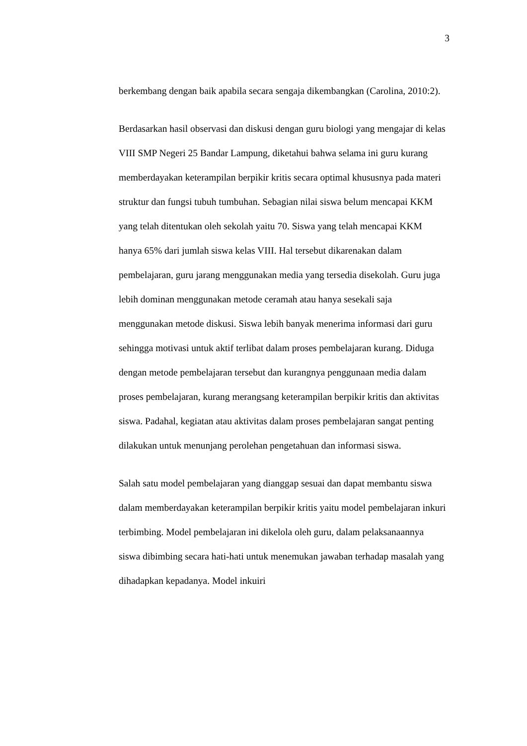3
berkembang dengan baik apabila secara sengaja dikembangkan (Carolina, 2010:2).
Berdasarkan hasil observasi dan diskusi dengan guru biologi yang mengajar di kelas VIII SMP Negeri 25 Bandar Lampung, diketahui bahwa selama ini guru kurang memberdayakan keterampilan berpikir kritis secara optimal khususnya pada materi struktur dan fungsi tubuh tumbuhan. Sebagian nilai siswa belum mencapai KKM yang telah ditentukan oleh sekolah yaitu 70. Siswa yang telah mencapai KKM hanya 65% dari jumlah siswa kelas VIII. Hal tersebut dikarenakan dalam pembelajaran, guru jarang menggunakan media yang tersedia disekolah. Guru juga lebih dominan menggunakan metode ceramah atau hanya sesekali saja menggunakan metode diskusi. Siswa lebih banyak menerima informasi dari guru sehingga motivasi untuk aktif terlibat dalam proses pembelajaran kurang. Diduga dengan metode pembelajaran tersebut dan kurangnya penggunaan media dalam proses pembelajaran, kurang merangsang keterampilan berpikir kritis dan aktivitas siswa. Padahal, kegiatan atau aktivitas dalam proses pembelajaran sangat penting dilakukan untuk menunjang perolehan pengetahuan dan informasi siswa.
Salah satu model pembelajaran yang dianggap sesuai dan dapat membantu siswa dalam memberdayakan keterampilan berpikir kritis yaitu model pembelajaran inkuri terbimbing. Model pembelajaran ini dikelola oleh guru, dalam pelaksanaannya siswa dibimbing secara hati-hati untuk menemukan jawaban terhadap masalah yang dihadapkan kepadanya. Model inkuiri